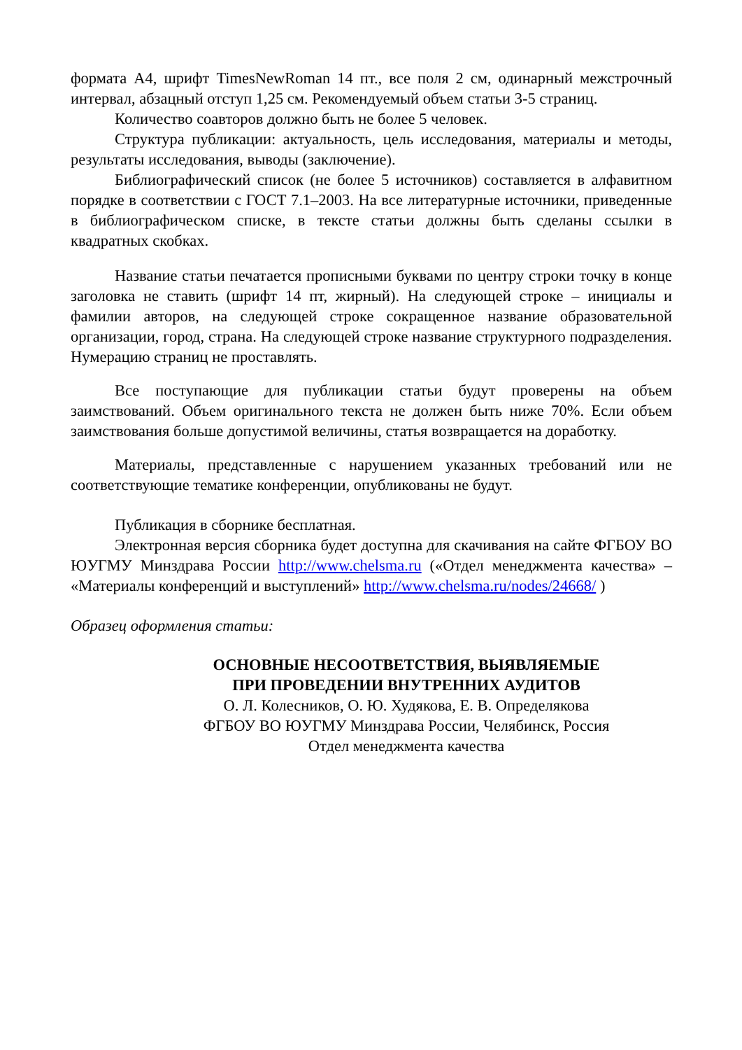формата А4, шрифт TimesNewRoman 14 пт., все поля 2 см, одинарный межстрочный интервал, абзацный отступ 1,25 см. Рекомендуемый объем статьи 3-5 страниц.
Количество соавторов должно быть не более 5 человек.
Структура публикации: актуальность, цель исследования, материалы и методы, результаты исследования, выводы (заключение).
Библиографический список (не более 5 источников) составляется в алфавитном порядке в соответствии с ГОСТ 7.1–2003. На все литературные источники, приведенные в библиографическом списке, в тексте статьи должны быть сделаны ссылки в квадратных скобках.
Название статьи печатается прописными буквами по центру строки точку в конце заголовка не ставить (шрифт 14 пт, жирный). На следующей строке – инициалы и фамилии авторов, на следующей строке сокращенное название образовательной организации, город, страна. На следующей строке название структурного подразделения. Нумерацию страниц не проставлять.
Все поступающие для публикации статьи будут проверены на объем заимствований. Объем оригинального текста не должен быть ниже 70%. Если объем заимствования больше допустимой величины, статья возвращается на доработку.
Материалы, представленные с нарушением указанных требований или не соответствующие тематике конференции, опубликованы не будут.
Публикация в сборнике бесплатная.
Электронная версия сборника будет доступна для скачивания на сайте ФГБОУ ВО ЮУГМУ Минздрава России http://www.chelsma.ru («Отдел менеджмента качества» – «Материалы конференций и выступлений» http://www.chelsma.ru/nodes/24668/ )
Образец оформления статьи:
ОСНОВНЫЕ НЕСООТВЕТСТВИЯ, ВЫЯВЛЯЕМЫЕ
ПРИ ПРОВЕДЕНИИ ВНУТРЕННИХ АУДИТОВ
О. Л. Колесников, О. Ю. Худякова, Е. В. Определякова
ФГБОУ ВО ЮУГМУ Минздрава России, Челябинск, Россия
Отдел менеджмента качества